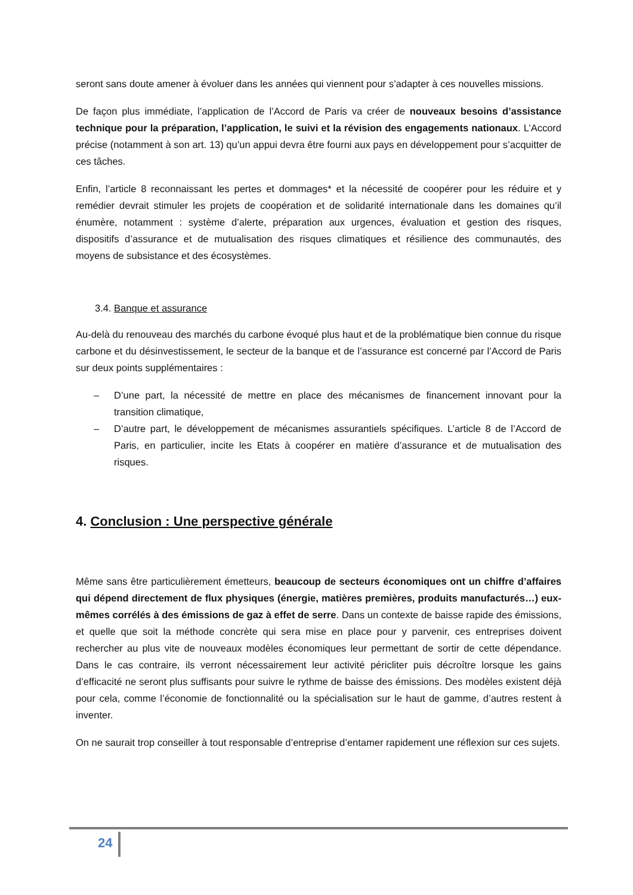seront sans doute amener à évoluer dans les années qui viennent pour s’adapter à ces nouvelles missions.
De façon plus immédiate, l’application de l’Accord de Paris va créer de nouveaux besoins d’assistance technique pour la préparation, l’application, le suivi et la révision des engagements nationaux. L’Accord précise (notamment à son art. 13) qu’un appui devra être fourni aux pays en développement pour s’acquitter de ces tâches.
Enfin, l’article 8 reconnaissant les pertes et dommages* et la nécessité de coopérer pour les réduire et y remédier devrait stimuler les projets de coopération et de solidarité internationale dans les domaines qu’il énumère, notamment : système d’alerte, préparation aux urgences, évaluation et gestion des risques, dispositifs d’assurance et de mutualisation des risques climatiques et résilience des communautés, des moyens de subsistance et des écosystèmes.
3.4. Banque et assurance
Au-delà du renouveau des marchés du carbone évoqué plus haut et de la problématique bien connue du risque carbone et du désinvestissement, le secteur de la banque et de l’assurance est concerné par l’Accord de Paris sur deux points supplémentaires :
– D’une part, la nécessité de mettre en place des mécanismes de financement innovant pour la transition climatique,
– D’autre part, le développement de mécanismes assurantiels spécifiques. L’article 8 de l’Accord de Paris, en particulier, incite les Etats à coopérer en matière d’assurance et de mutualisation des risques.
4. Conclusion : Une perspective générale
Même sans être particulièrement émetteurs, beaucoup de secteurs économiques ont un chiffre d’affaires qui dépend directement de flux physiques (énergie, matières premières, produits manufacturés…) eux-mêmes corrélés à des émissions de gaz à effet de serre. Dans un contexte de baisse rapide des émissions, et quelle que soit la méthode concrète qui sera mise en place pour y parvenir, ces entreprises doivent rechercher au plus vite de nouveaux modèles économiques leur permettant de sortir de cette dépendance. Dans le cas contraire, ils verront nécessairement leur activité péricliter puis décroître lorsque les gains d’efficacité ne seront plus suffisants pour suivre le rythme de baisse des émissions. Des modèles existent déjà pour cela, comme l’économie de fonctionnalité ou la spécialisation sur le haut de gamme, d’autres restent à inventer.
On ne saurait trop conseiller à tout responsable d’entreprise d’entamer rapidement une réflexion sur ces sujets.
24